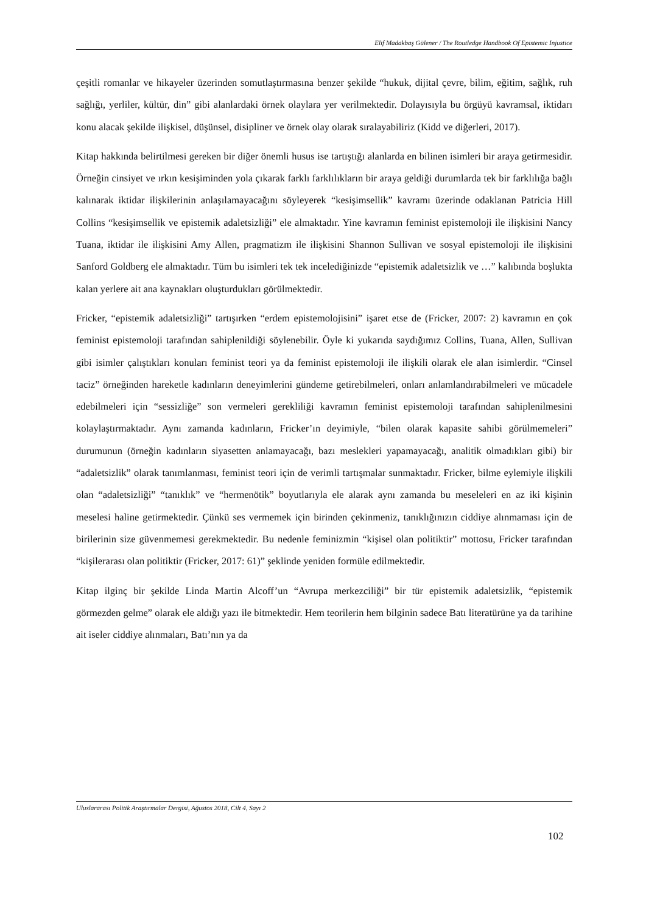Elif Madakbaş Gülener / The Routledge Handbook Of Epistemic Injustice
çeşitli romanlar ve hikayeler üzerinden somutlaştırmasına benzer şekilde “hukuk, dijital çevre, bilim, eğitim, sağlık, ruh sağlığı, yerliler, kültür, din” gibi alanlardaki örnek olaylara yer verilmektedir. Dolayısıyla bu örgüyü kavramsal, iktidarı konu alacak şekilde ilişkisel, düşünsel, disipliner ve örnek olay olarak sıralayabiliriz (Kidd ve diğerleri, 2017).
Kitap hakkında belirtilmesi gereken bir diğer önemli husus ise tartıştığı alanlarda en bilinen isimleri bir araya getirmesidir. Örneğin cinsiyet ve ırkın kesişiminden yola çıkarak farklı farklılıkların bir araya geldiği durumlarda tek bir farklılığa bağlı kalınarak iktidar ilişkilerinin anlaşılamayacağını söyleyerek “kesişimsellik” kavramı üzerinde odaklanan Patricia Hill Collins “kesişimsellik ve epistemik adaletsizliği” ele almaktadır. Yine kavramın feminist epistemoloji ile ilişkisini Nancy Tuana, iktidar ile ilişkisini Amy Allen, pragmatizm ile ilişkisini Shannon Sullivan ve sosyal epistemoloji ile ilişkisini Sanford Goldberg ele almaktadır. Tüm bu isimleri tek tek incelediğinizde “epistemik adaletsizlik ve …” kalıbında boşlukta kalan yerlere ait ana kaynakları oluşturdukları görülmektedir.
Fricker, “epistemik adaletsizliği” tartışırken “erdem epistemolojisini” işaret etse de (Fricker, 2007: 2) kavramın en çok feminist epistemoloji tarafından sahiplenildiği söylenebilir. Öyle ki yukarıda saydığımız Collins, Tuana, Allen, Sullivan gibi isimler çalıştıkları konuları feminist teori ya da feminist epistemoloji ile ilişkili olarak ele alan isimlerdir. “Cinsel taciz” örneğinden hareketle kadınların deneyimlerini gündeme getirebilmeleri, onları anlamlandırabilmeleri ve mücadele edebilmeleri için “sessizliğe” son vermeleri gerekliliği kavramın feminist epistemoloji tarafından sahiplenilmesini kolaylaştırmaktadır. Aynı zamanda kadınların, Fricker’ın deyimiyle, “bilen olarak kapasite sahibi görülmemeleri” durumunun (örneğin kadınların siyasetten anlamayacağı, bazı meslekleri yapamayacağı, analitik olmadıkları gibi) bir “adaletsizlik” olarak tanımlanması, feminist teori için de verimli tartışmalar sunmaktadır. Fricker, bilme eylemiyle ilişkili olan “adaletsizliği” “tanıklık” ve “hermenötik” boyutlarıyla ele alarak aynı zamanda bu meseleleri en az iki kişinin meselesi haline getirmektedir. Çünkü ses vermemek için birinden çekinmeniz, tanıklığınızın ciddiye alınmaması için de birilerinin size güvenmemesi gerekmektedir. Bu nedenle feminizmin “kişisel olan politiktir” mottosu, Fricker tarafından “kişilerarası olan politiktir (Fricker, 2017: 61)” şeklinde yeniden formüle edilmektedir.
Kitap ilginç bir şekilde Linda Martin Alcoff’un “Avrupa merkezciliği” bir tür epistemik adaletsizlik, “epistemik görmezden gelme” olarak ele aldığı yazı ile bitmektedir. Hem teorilerin hem bilginin sadece Batı literatürüne ya da tarihine ait iseler ciddiye alınmaları, Batı’nın ya da
Uluslararası Politik Araştırmalar Dergisi, Ağustos 2018, Cilt 4, Sayı 2
102